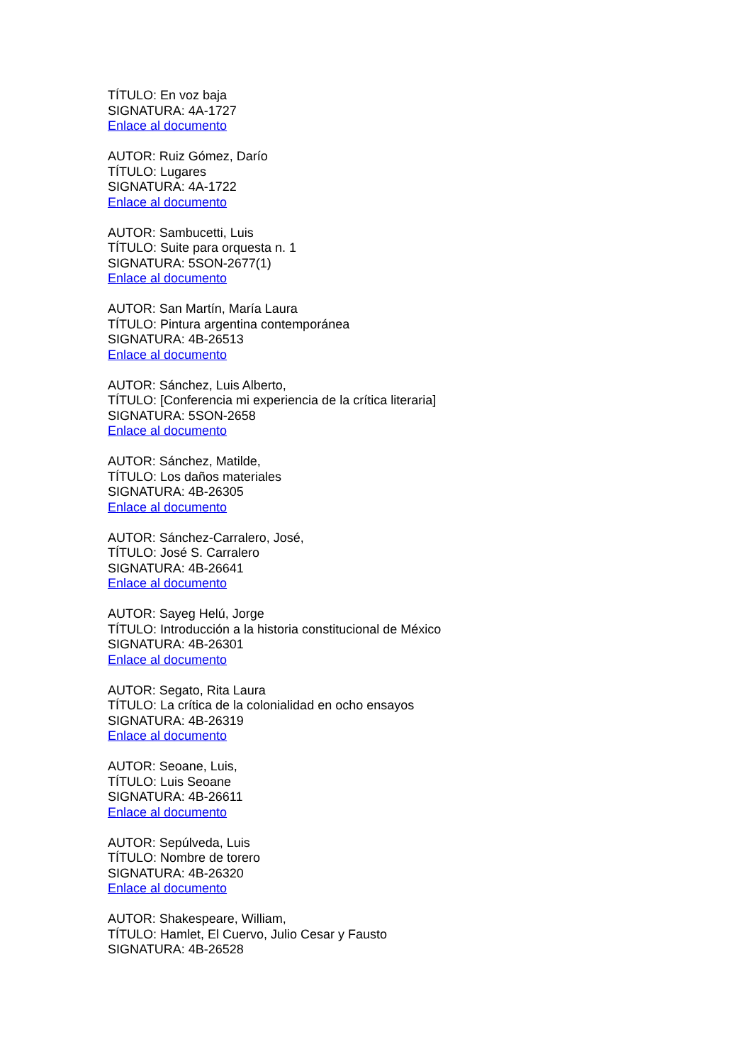TÍTULO: En voz baja
SIGNATURA: 4A-1727
Enlace al documento
AUTOR: Ruiz Gómez, Darío
TÍTULO: Lugares
SIGNATURA: 4A-1722
Enlace al documento
AUTOR: Sambucetti, Luis
TÍTULO: Suite para orquesta n. 1
SIGNATURA: 5SON-2677(1)
Enlace al documento
AUTOR: San Martín, María Laura
TÍTULO: Pintura argentina contemporánea
SIGNATURA: 4B-26513
Enlace al documento
AUTOR: Sánchez, Luis Alberto,
TÍTULO: [Conferencia mi experiencia de la crítica literaria]
SIGNATURA: 5SON-2658
Enlace al documento
AUTOR: Sánchez, Matilde,
TÍTULO: Los daños materiales
SIGNATURA: 4B-26305
Enlace al documento
AUTOR: Sánchez-Carralero, José,
TÍTULO: José S. Carralero
SIGNATURA: 4B-26641
Enlace al documento
AUTOR: Sayeg Helú, Jorge
TÍTULO: Introducción a la historia constitucional de México
SIGNATURA: 4B-26301
Enlace al documento
AUTOR: Segato, Rita Laura
TÍTULO: La crítica de la colonialidad en ocho ensayos
SIGNATURA: 4B-26319
Enlace al documento
AUTOR: Seoane, Luis,
TÍTULO: Luis Seoane
SIGNATURA: 4B-26611
Enlace al documento
AUTOR: Sepúlveda, Luis
TÍTULO: Nombre de torero
SIGNATURA: 4B-26320
Enlace al documento
AUTOR: Shakespeare, William,
TÍTULO: Hamlet, El Cuervo, Julio Cesar y Fausto
SIGNATURA: 4B-26528